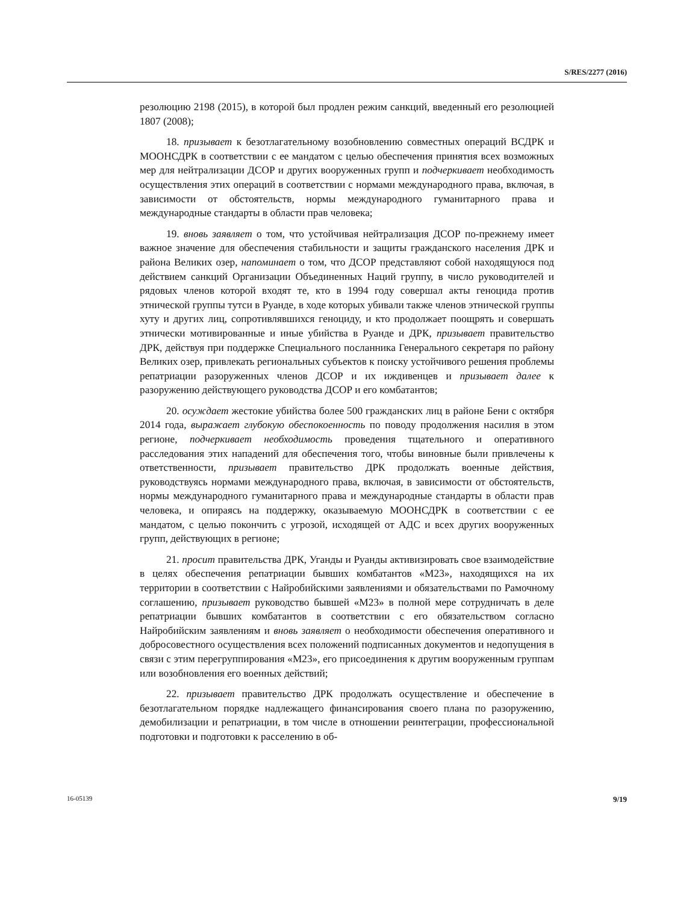S/RES/2277 (2016)
резолюцию 2198 (2015), в которой был продлен режим санкций, введенный его резолюцией 1807 (2008);
18. призывает к безотлагательному возобновлению совместных операций ВСДРК и МООНСДРК в соответствии с ее мандатом с целью обеспечения принятия всех возможных мер для нейтрализации ДСОР и других вооруженных групп и подчеркивает необходимость осуществления этих операций в соответствии с нормами международного права, включая, в зависимости от обстоятельств, нормы международного гуманитарного права и международные стандарты в области прав человека;
19. вновь заявляет о том, что устойчивая нейтрализация ДСОР по-прежнему имеет важное значение для обеспечения стабильности и защиты гражданского населения ДРК и района Великих озер, напоминает о том, что ДСОР представляют собой находящуюся под действием санкций Организации Объединенных Наций группу, в число руководителей и рядовых членов которой входят те, кто в 1994 году совершал акты геноцида против этнической группы тутси в Руанде, в ходе которых убивали также членов этнической группы хуту и других лиц, сопротивлявшихся геноциду, и кто продолжает поощрять и совершать этнически мотивированные и иные убийства в Руанде и ДРК, призывает правительство ДРК, действуя при поддержке Специального посланника Генерального секретаря по району Великих озер, привлекать региональных субъектов к поиску устойчивого решения проблемы репатриации разоруженных членов ДСОР и их иждивенцев и призывает далее к разоружению действующего руководства ДСОР и его комбатантов;
20. осуждает жестокие убийства более 500 гражданских лиц в районе Бени с октября 2014 года, выражает глубокую обеспокоенность по поводу продолжения насилия в этом регионе, подчеркивает необходимость проведения тщательного и оперативного расследования этих нападений для обеспечения того, чтобы виновные были привлечены к ответственности, призывает правительство ДРК продолжать военные действия, руководствуясь нормами международного права, включая, в зависимости от обстоятельств, нормы международного гуманитарного права и международные стандарты в области прав человека, и опираясь на поддержку, оказываемую МООНСДРК в соответствии с ее мандатом, с целью покончить с угрозой, исходящей от АДС и всех других вооруженных групп, действующих в регионе;
21. просит правительства ДРК, Уганды и Руанды активизировать свое взаимодействие в целях обеспечения репатриации бывших комбатантов «М23», находящихся на их территории в соответствии с Найробийскими заявлениями и обязательствами по Рамочному соглашению, призывает руководство бывшей «М23» в полной мере сотрудничать в деле репатриации бывших комбатантов в соответствии с его обязательством согласно Найробийским заявлениям и вновь заявляет о необходимости обеспечения оперативного и добросовестного осуществления всех положений подписанных документов и недопущения в связи с этим перегруппирования «М23», его присоединения к другим вооруженным группам или возобновления его военных действий;
22. призывает правительство ДРК продолжать осуществление и обеспечение в безотлагательном порядке надлежащего финансирования своего плана по разоружению, демобилизации и репатриации, в том числе в отношении реинтеграции, профессиональной подготовки и подготовки к расселению в об-
16-05139 9/19